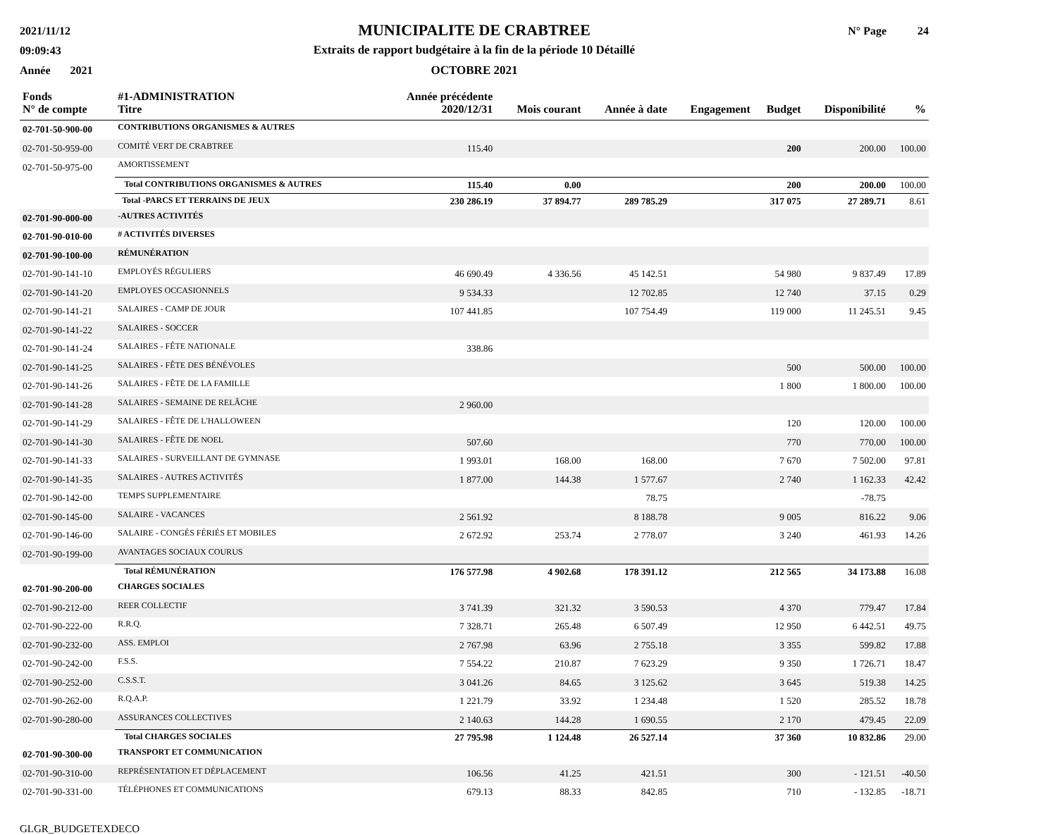2021/11/12
09:09:43
Année 2021
MUNICIPALITE DE CRABTREE
Extraits de rapport budgétaire à la fin de la période 10 Détaillé
OCTOBRE 2021
N° Page 24
| Fonds | #1-ADMINISTRATION | Année précédente | | | | | | |
| --- | --- | --- | --- | --- | --- | --- | --- | --- |
| N° de compte | Titre | 2020/12/31 | Mois courant | Année à date | Engagement | Budget | Disponibilité | % |
| 02-701-50-900-00 | CONTRIBUTIONS ORGANISMES & AUTRES | | | | | | | |
| 02-701-50-959-00 | COMITÉ VERT DE CRABTREE | 115.40 | | | | 200 | 200.00 | 100.00 |
| 02-701-50-975-00 | AMORTISSEMENT | | | | | | | |
| | Total CONTRIBUTIONS ORGANISMES & AUTRES | 115.40 | 0.00 | | | 200 | 200.00 | 100.00 |
| | Total -PARCS ET TERRAINS DE JEUX | 230 286.19 | 37 894.77 | 289 785.29 | | 317 075 | 27 289.71 | 8.61 |
| 02-701-90-000-00 | -AUTRES ACTIVITÉS | | | | | | | |
| 02-701-90-010-00 | # ACTIVITÉS DIVERSES | | | | | | | |
| 02-701-90-100-00 | RÉMUNÉRATION | | | | | | | |
| 02-701-90-141-10 | EMPLOYÉS RÉGULIERS | 46 690.49 | 4 336.56 | 45 142.51 | | 54 980 | 9 837.49 | 17.89 |
| 02-701-90-141-20 | EMPLOYES OCCASIONNELS | 9 534.33 | | 12 702.85 | | 12 740 | 37.15 | 0.29 |
| 02-701-90-141-21 | SALAIRES - CAMP DE JOUR | 107 441.85 | | 107 754.49 | | 119 000 | 11 245.51 | 9.45 |
| 02-701-90-141-22 | SALAIRES - SOCCER | | | | | | | |
| 02-701-90-141-24 | SALAIRES - FÊTE NATIONALE | 338.86 | | | | | | |
| 02-701-90-141-25 | SALAIRES - FÊTE DES BÉNÉVOLES | | | | | 500 | 500.00 | 100.00 |
| 02-701-90-141-26 | SALAIRES - FÊTE DE LA FAMILLE | | | | | 1 800 | 1 800.00 | 100.00 |
| 02-701-90-141-28 | SALAIRES - SEMAINE DE RELÂCHE | 2 960.00 | | | | | | |
| 02-701-90-141-29 | SALAIRES - FÊTE DE L'HALLOWEEN | | | | | 120 | 120.00 | 100.00 |
| 02-701-90-141-30 | SALAIRES - FÊTE DE NOEL | 507.60 | | | | 770 | 770.00 | 100.00 |
| 02-701-90-141-33 | SALAIRES - SURVEILLANT DE GYMNASE | 1 993.01 | 168.00 | 168.00 | | 7 670 | 7 502.00 | 97.81 |
| 02-701-90-141-35 | SALAIRES - AUTRES ACTIVITÉS | 1 877.00 | 144.38 | 1 577.67 | | 2 740 | 1 162.33 | 42.42 |
| 02-701-90-142-00 | TEMPS SUPPLEMENTAIRE | | | 78.75 | | | -78.75 | |
| 02-701-90-145-00 | SALAIRE - VACANCES | 2 561.92 | | 8 188.78 | | 9 005 | 816.22 | 9.06 |
| 02-701-90-146-00 | SALAIRE - CONGÉS FÉRIÉS ET MOBILES | 2 672.92 | 253.74 | 2 778.07 | | 3 240 | 461.93 | 14.26 |
| 02-701-90-199-00 | AVANTAGES SOCIAUX COURUS | | | | | | | |
| | Total RÉMUNÉRATION | 176 577.98 | 4 902.68 | 178 391.12 | | 212 565 | 34 173.88 | 16.08 |
| 02-701-90-200-00 | CHARGES SOCIALES | | | | | | | |
| 02-701-90-212-00 | REER COLLECTIF | 3 741.39 | 321.32 | 3 590.53 | | 4 370 | 779.47 | 17.84 |
| 02-701-90-222-00 | R.R.Q. | 7 328.71 | 265.48 | 6 507.49 | | 12 950 | 6 442.51 | 49.75 |
| 02-701-90-232-00 | ASS. EMPLOI | 2 767.98 | 63.96 | 2 755.18 | | 3 355 | 599.82 | 17.88 |
| 02-701-90-242-00 | F.S.S. | 7 554.22 | 210.87 | 7 623.29 | | 9 350 | 1 726.71 | 18.47 |
| 02-701-90-252-00 | C.S.S.T. | 3 041.26 | 84.65 | 3 125.62 | | 3 645 | 519.38 | 14.25 |
| 02-701-90-262-00 | R.Q.A.P. | 1 221.79 | 33.92 | 1 234.48 | | 1 520 | 285.52 | 18.78 |
| 02-701-90-280-00 | ASSURANCES COLLECTIVES | 2 140.63 | 144.28 | 1 690.55 | | 2 170 | 479.45 | 22.09 |
| | Total CHARGES SOCIALES | 27 795.98 | 1 124.48 | 26 527.14 | | 37 360 | 10 832.86 | 29.00 |
| 02-701-90-300-00 | TRANSPORT ET COMMUNICATION | | | | | | | |
| 02-701-90-310-00 | REPRÉSENTATION ET DÉPLACEMENT | 106.56 | 41.25 | 421.51 | | 300 | - 121.51 | -40.50 |
| 02-701-90-331-00 | TÉLÉPHONES ET COMMUNICATIONS | 679.13 | 88.33 | 842.85 | | 710 | - 132.85 | -18.71 |
GLGR_BUDGETEXDECO